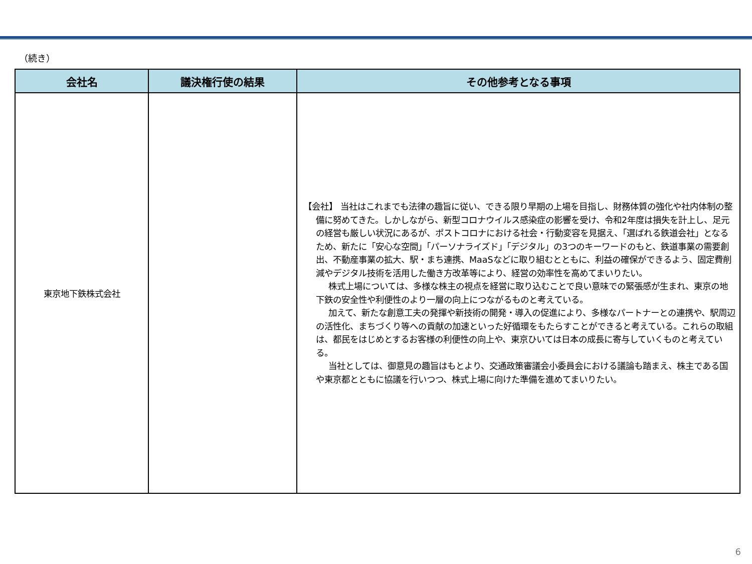（続き）
| 会社名 | 議決権行使の結果 | その他参考となる事項 |
| --- | --- | --- |
| 東京地下鉄株式会社 | | 【会社】 当社はこれまでも法律の趣旨に従い、できる限り早期の上場を目指し、財務体質の強化や社内体制の整備に努めてきた。しかしながら、新型コロナウイルス感染症の影響を受け、令和2年度は損失を計上し、足元の経営も厳しい状況にあるが、ポストコロナにおける社会・行動変容を見据え、「選ばれる鉄道会社」となるため、新たに「安心な空間」「パーソナライズド」「デジタル」の3つのキーワードのもと、鉄道事業の需要創出、不動産事業の拡大、駅・まち連携、MaaSなどに取り組むとともに、利益の確保ができるよう、固定費削減やデジタル技術を活用した働き方改革等により、経営の効率性を高めてまいりたい。 株式上場については、多様な株主の視点を経営に取り込むことで良い意味での緊張感が生まれ、東京の地下鉄の安全性や利便性のより一層の向上につながるものと考えている。 加えて、新たな創意工夫の発揮や新技術の開発・導入の促進により、多様なパートナーとの連携や、駅周辺の活性化、まちづくり等への貢献の加速といった好循環をもたらすことができると考えている。これらの取組は、都民をはじめとするお客様の利便性の向上や、東京ひいては日本の成長に寄与していくものと考えている。 当社としては、御意見の趣旨はもとより、交通政策審議会小委員会における議論も踏まえ、株主である国や東京都とともに協議を行いつつ、株式上場に向けた準備を進めてまいりたい。 |
6